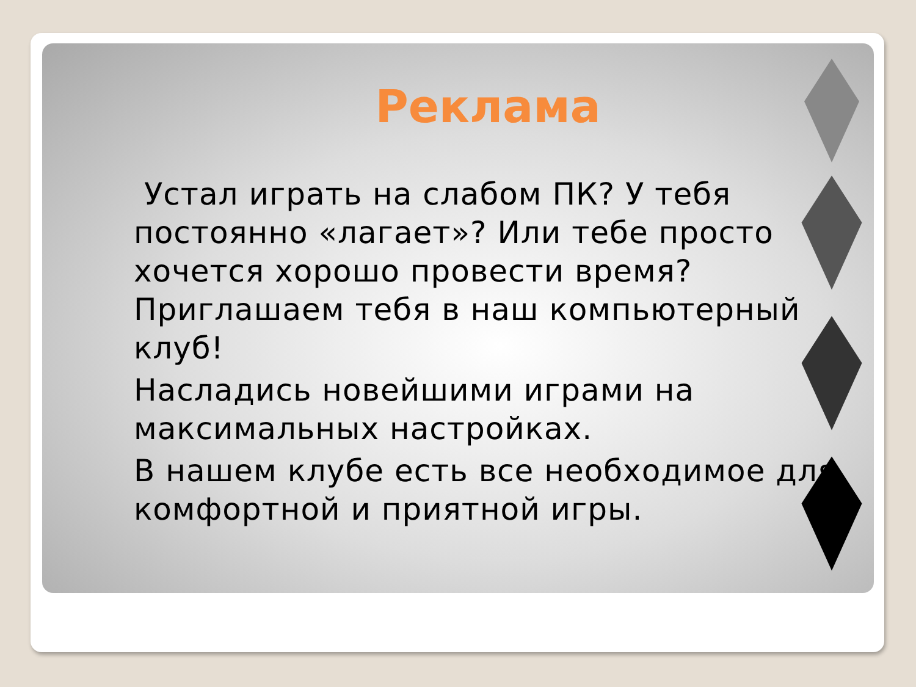Реклама
Устал играть на слабом ПК? У тебя постоянно «лагает»? Или тебе просто хочется хорошо провести время? Приглашаем тебя в наш компьютерный клуб!
Насладись новейшими играми на максимальных настройках.
В нашем клубе есть все необходимое для комфортной и приятной игры.